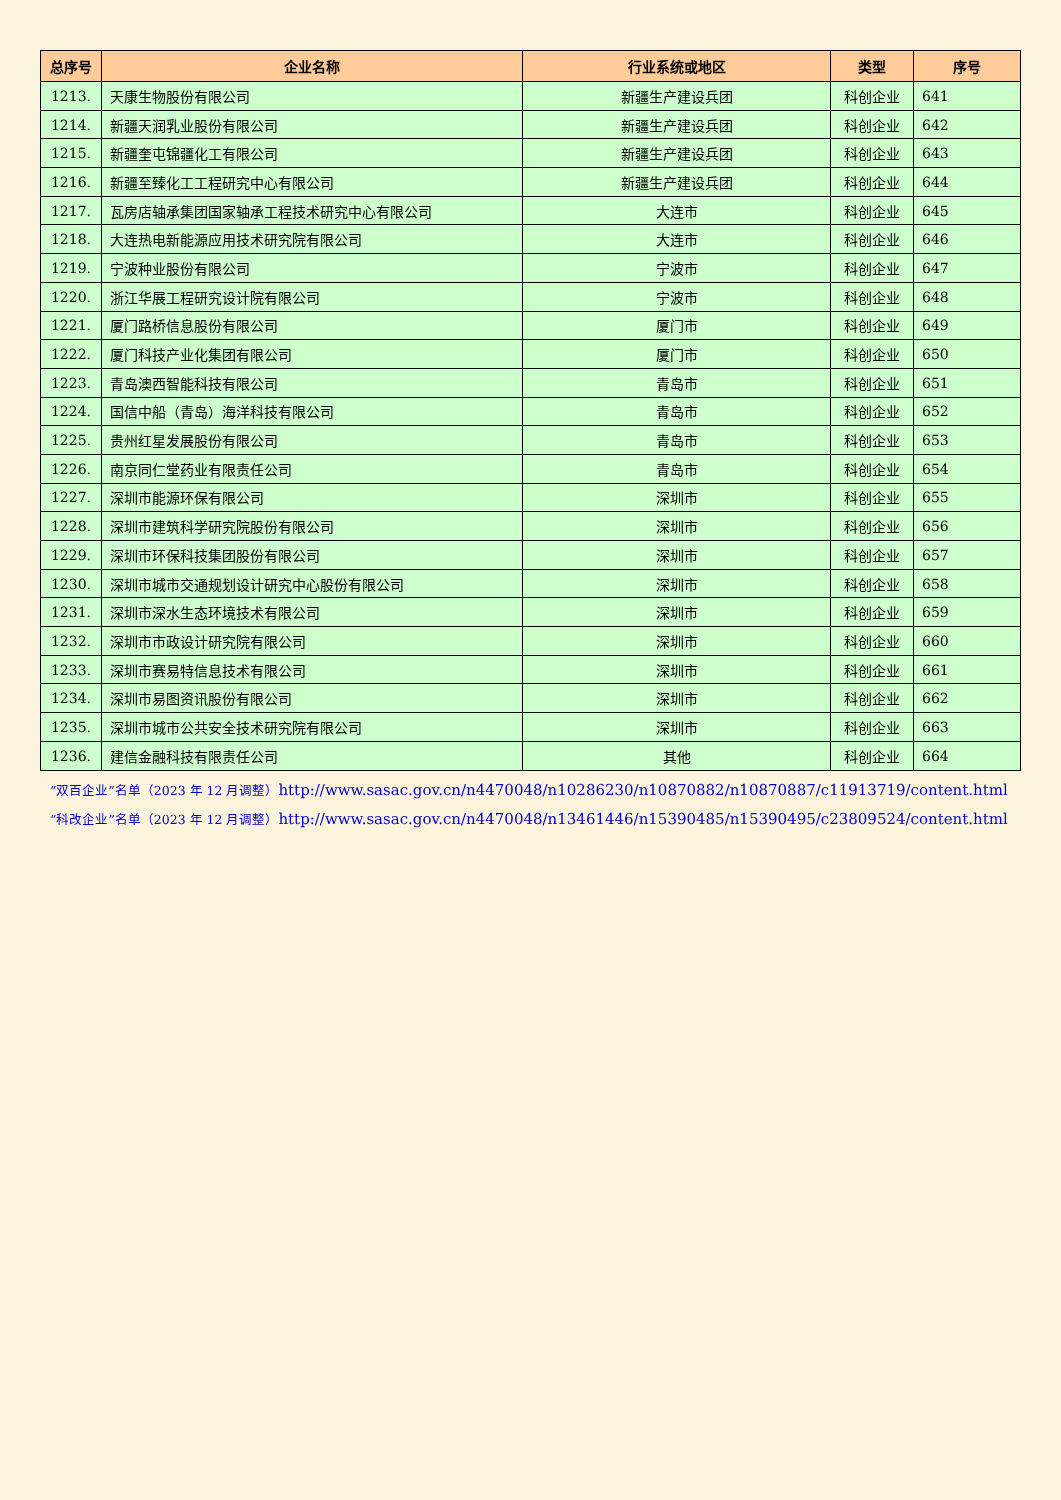| 总序号 | 企业名称 | 行业系统或地区 | 类型 | 序号 |
| --- | --- | --- | --- | --- |
| 1213. | 天康生物股份有限公司 | 新疆生产建设兵团 | 科创企业 | 641 |
| 1214. | 新疆天润乳业股份有限公司 | 新疆生产建设兵团 | 科创企业 | 642 |
| 1215. | 新疆奎屯锦疆化工有限公司 | 新疆生产建设兵团 | 科创企业 | 643 |
| 1216. | 新疆至臻化工工程研究中心有限公司 | 新疆生产建设兵团 | 科创企业 | 644 |
| 1217. | 瓦房店轴承集团国家轴承工程技术研究中心有限公司 | 大连市 | 科创企业 | 645 |
| 1218. | 大连热电新能源应用技术研究院有限公司 | 大连市 | 科创企业 | 646 |
| 1219. | 宁波种业股份有限公司 | 宁波市 | 科创企业 | 647 |
| 1220. | 浙江华展工程研究设计院有限公司 | 宁波市 | 科创企业 | 648 |
| 1221. | 厦门路桥信息股份有限公司 | 厦门市 | 科创企业 | 649 |
| 1222. | 厦门科技产业化集团有限公司 | 厦门市 | 科创企业 | 650 |
| 1223. | 青岛澳西智能科技有限公司 | 青岛市 | 科创企业 | 651 |
| 1224. | 国信中船（青岛）海洋科技有限公司 | 青岛市 | 科创企业 | 652 |
| 1225. | 贵州红星发展股份有限公司 | 青岛市 | 科创企业 | 653 |
| 1226. | 南京同仁堂药业有限责任公司 | 青岛市 | 科创企业 | 654 |
| 1227. | 深圳市能源环保有限公司 | 深圳市 | 科创企业 | 655 |
| 1228. | 深圳市建筑科学研究院股份有限公司 | 深圳市 | 科创企业 | 656 |
| 1229. | 深圳市环保科技集团股份有限公司 | 深圳市 | 科创企业 | 657 |
| 1230. | 深圳市城市交通规划设计研究中心股份有限公司 | 深圳市 | 科创企业 | 658 |
| 1231. | 深圳市深水生态环境技术有限公司 | 深圳市 | 科创企业 | 659 |
| 1232. | 深圳市市政设计研究院有限公司 | 深圳市 | 科创企业 | 660 |
| 1233. | 深圳市赛易特信息技术有限公司 | 深圳市 | 科创企业 | 661 |
| 1234. | 深圳市易图资讯股份有限公司 | 深圳市 | 科创企业 | 662 |
| 1235. | 深圳市城市公共安全技术研究院有限公司 | 深圳市 | 科创企业 | 663 |
| 1236. | 建信金融科技有限责任公司 | 其他 | 科创企业 | 664 |
“双百企业”名单（2023 年 12 月调整）http://www.sasac.gov.cn/n4470048/n10286230/n10870882/n10870887/c11913719/content.html
“科改企业”名单（2023 年 12 月调整）http://www.sasac.gov.cn/n4470048/n13461446/n15390485/n15390495/c23809524/content.html